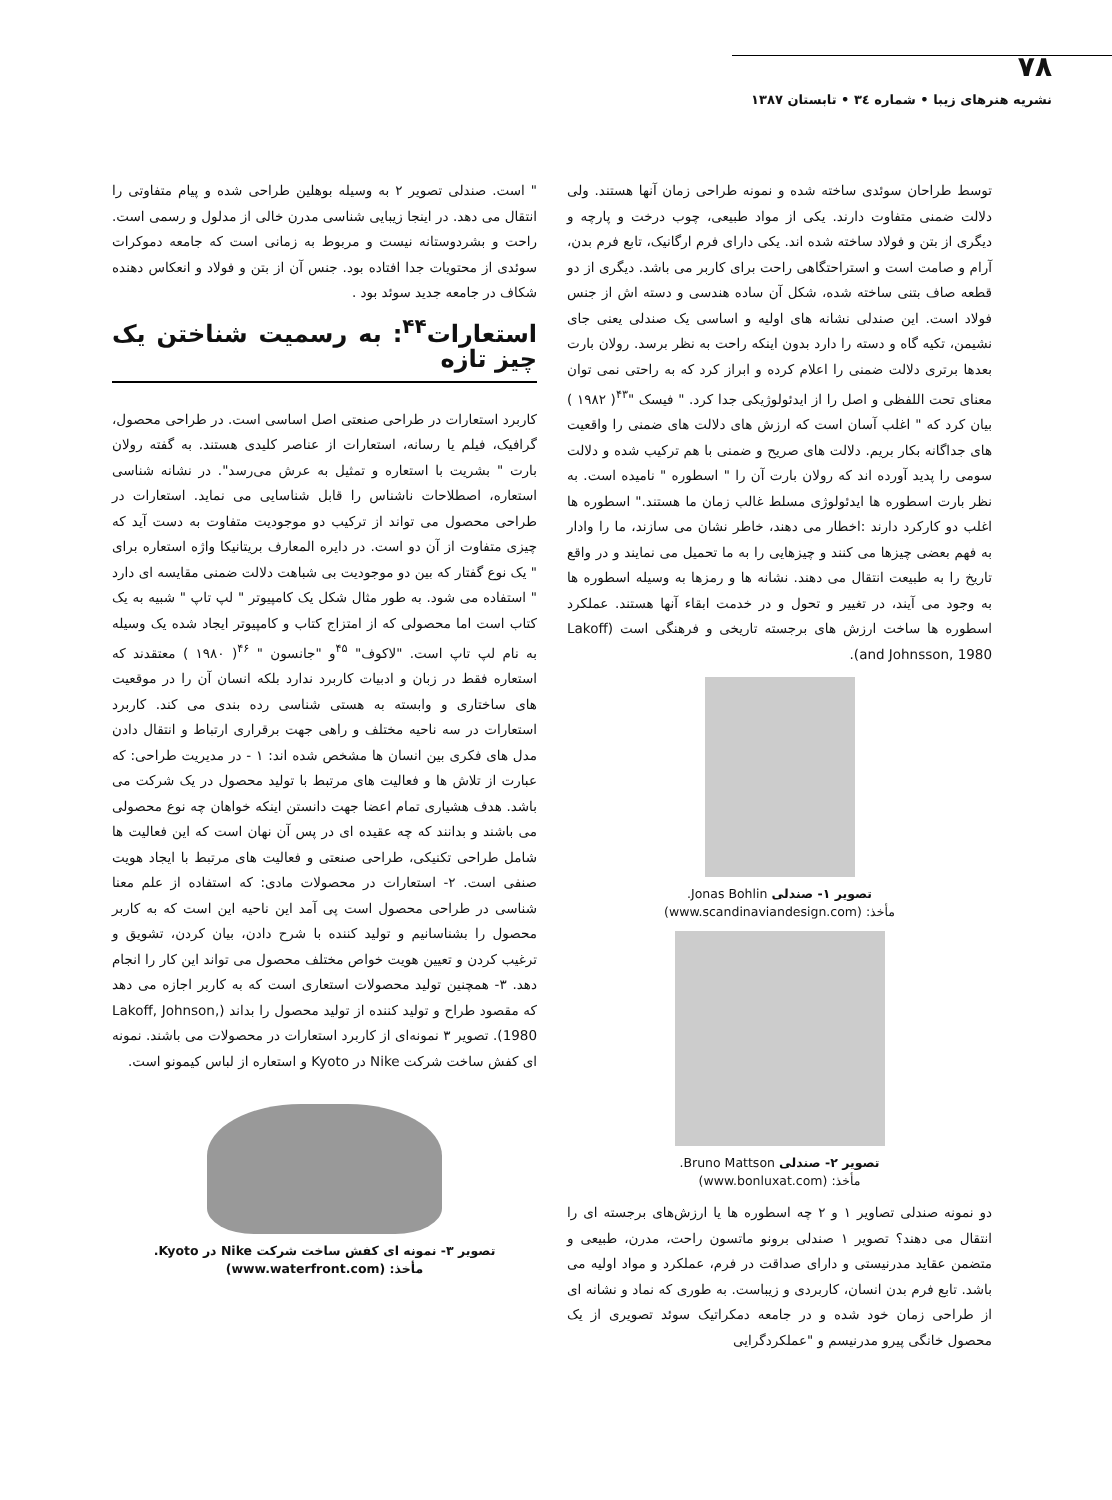۷۸
نشریه هنرهای زیبا • شماره ۳٤ • تابستان ۱۳۸۷
توسط طراحان سوئدی ساخته شده و نمونه طراحی زمان آنها هستند. ولی دلالت ضمنی متفاوت دارند. یکی از مواد طبیعی، چوب درخت و پارچه و دیگری از بتن و فولاد ساخته شده اند. یکی دارای فرم ارگانیک، تابع فرم بدن، آرام و صامت است و استراحتگاهی راحت برای کاربر می باشد. دیگری از دو قطعه صاف بتنی ساخته شده، شکل آن ساده هندسی و دسته اش از جنس فولاد است. این صندلی نشانه های اولیه و اساسی یک صندلی یعنی جای نشیمن، تکیه گاه و دسته را دارد بدون اینکه راحت به نظر برسد. رولان بارت بعدها برتری دلالت ضمنی را اعلام کرده و ابراز کرد که به راحتی نمی توان معنای تحت اللفظی و اصل را از ایدئولوژیکی جدا کرد. " فیسک "<sup>۴۳</sup>( ۱۹۸۲ ) بیان کرد که " اغلب آسان است که ارزش های دلالت های ضمنی را واقعیت های جداگانه بکار بریم. دلالت های صریح و ضمنی با هم ترکیب شده و دلالت سومی را پدید آورده اند که رولان بارت آن را " اسطوره " نامیده است. به نظر بارت اسطوره ها ایدئولوژی مسلط غالب زمان ما هستند." اسطوره ها اغلب دو کارکرد دارند :اخطار می دهند، خاطر نشان می سازند، ما را وادار به فهم بعضی چیزها می کنند و چیزهایی را به ما تحمیل می نمایند و در واقع تاریخ را به طبیعت انتقال می دهند. نشانه ها و رمزها به وسیله اسطوره ها به وجود می آیند، در تغییر و تحول و در خدمت ابقاء آنها هستند. عملکرد اسطوره ها ساخت ارزش های برجسته تاریخی و فرهنگی است (Lakoff and Johnsson, 1980).
تصویر ۱- صندلی Jonas Bohlin.
مأخذ: (www.scandinaviandesign.com)
تصویر ۲- صندلی Bruno Mattson.
مأخذ: (www.bonluxat.com)
دو نمونه صندلی تصاویر ۱ و ۲ چه اسطوره ها یا ارزش‌های برجسته ای را انتقال می دهند؟ تصویر ۱ صندلی برونو ماتسون راحت، مدرن، طبیعی و متضمن عقاید مدرنیستی و دارای صداقت در فرم، عملکرد و مواد اولیه می باشد. تابع فرم بدن انسان، کاربردی و زیباست. به طوری که نماد و نشانه ای از طراحی زمان خود شده و در جامعه دمکراتیک سوئد تصویری از یک محصول خانگی پیرو مدرنیسم و "عملکردگرایی
" است. صندلی تصویر ۲ به وسیله بوهلین طراحی شده و پیام متفاوتی را انتقال می دهد. در اینجا زیبایی شناسی مدرن خالی از مدلول و رسمی است. راحت و بشردوستانه نیست و مربوط به زمانی است که جامعه دموکرات سوئدی از محتویات جدا افتاده بود. جنس آن از بتن و فولاد و انعکاس دهنده شکاف در جامعه جدید سوئد بود .
استعارات<sup>۴۴</sup>: به رسمیت شناختن یک چیز تازه
کاربرد استعارات در طراحی صنعتی اصل اساسی است. در طراحی محصول، گرافیک، فیلم یا رسانه، استعارات از عناصر کلیدی هستند. به گفته رولان بارت " بشریت با استعاره و تمثیل به عرش می‌رسد". در نشانه شناسی استعاره، اصطلاحات ناشناس را قابل شناسایی می نماید. استعارات در طراحی محصول می تواند از ترکیب دو موجودیت متفاوت به دست آید که چیزی متفاوت از آن دو است. در دایره المعارف بریتانیکا واژه استعاره برای " یک نوع گفتار که بین دو موجودیت بی شباهت دلالت ضمنی مقایسه ای دارد " استفاده می شود. به طور مثال شکل یک کامپیوتر " لپ تاپ " شبیه به یک کتاب است اما محصولی که از امتزاج کتاب و کامپیوتر ایجاد شده یک وسیله به نام لپ تاپ است. "لاکوف" <sup>۴۵</sup>و "جانسون " <sup>۴۶</sup>( ۱۹۸۰ ) معتقدند که استعاره فقط در زبان و ادبیات کاربرد ندارد بلکه انسان آن را در موقعیت های ساختاری و وابسته به هستی شناسی رده بندی می کند. کاربرد استعارات در سه ناحیه مختلف و راهی جهت برقراری ارتباط و انتقال دادن مدل های فکری بین انسان ها مشخص شده اند: ۱ - در مدیریت طراحی: که عبارت از تلاش ها و فعالیت های مرتبط با تولید محصول در یک شرکت می باشد. هدف هشیاری تمام اعضا جهت دانستن اینکه خواهان چه نوع محصولی می باشند و بدانند که چه عقیده ای در پس آن نهان است که این فعالیت ها شامل طراحی تکنیکی، طراحی صنعتی و فعالیت های مرتبط با ایجاد هویت صنفی است. ۲- استعارات در محصولات مادی: که استفاده از علم معنا شناسی در طراحی محصول است پی آمد این ناحیه این است که به کاربر محصول را بشناسانیم و تولید کننده با شرح دادن، بیان کردن، تشویق و ترغیب کردن و تعیین هویت خواص مختلف محصول می تواند این کار را انجام دهد. ۳- همچنین تولید محصولات استعاری است که به کاربر اجازه می دهد که مقصود طراح و تولید کننده از تولید محصول را بداند (Lakoff, Johnson, 1980). تصویر ۳ نمونه‌ای از کاربرد استعارات در محصولات می باشند. نمونه ای کفش ساخت شرکت Nike در Kyoto و استعاره از لباس کیمونو است.
تصویر ۳- نمونه ای کفش ساخت شرکت Nike در Kyoto.
مأخذ: (www.waterfront.com)